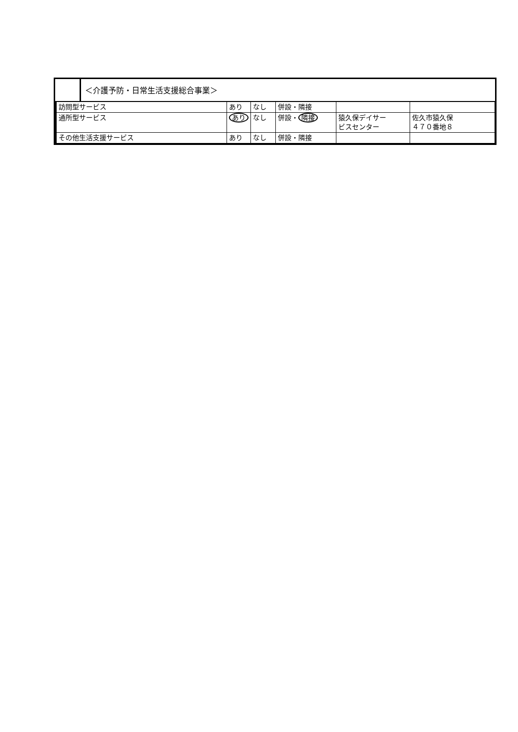＜介護予防・日常生活支援総合事業＞
| 訪問型サービス | あり | なし | 併設・隣接 | | |
| 通所型サービス | あり | なし | 併設・ 隣接 | 猿久保デイサー ビスセンター | 佐久市猿久保 ４７０番地８ |
| その他生活支援サービス | あり | なし | 併設・隣接 | | |